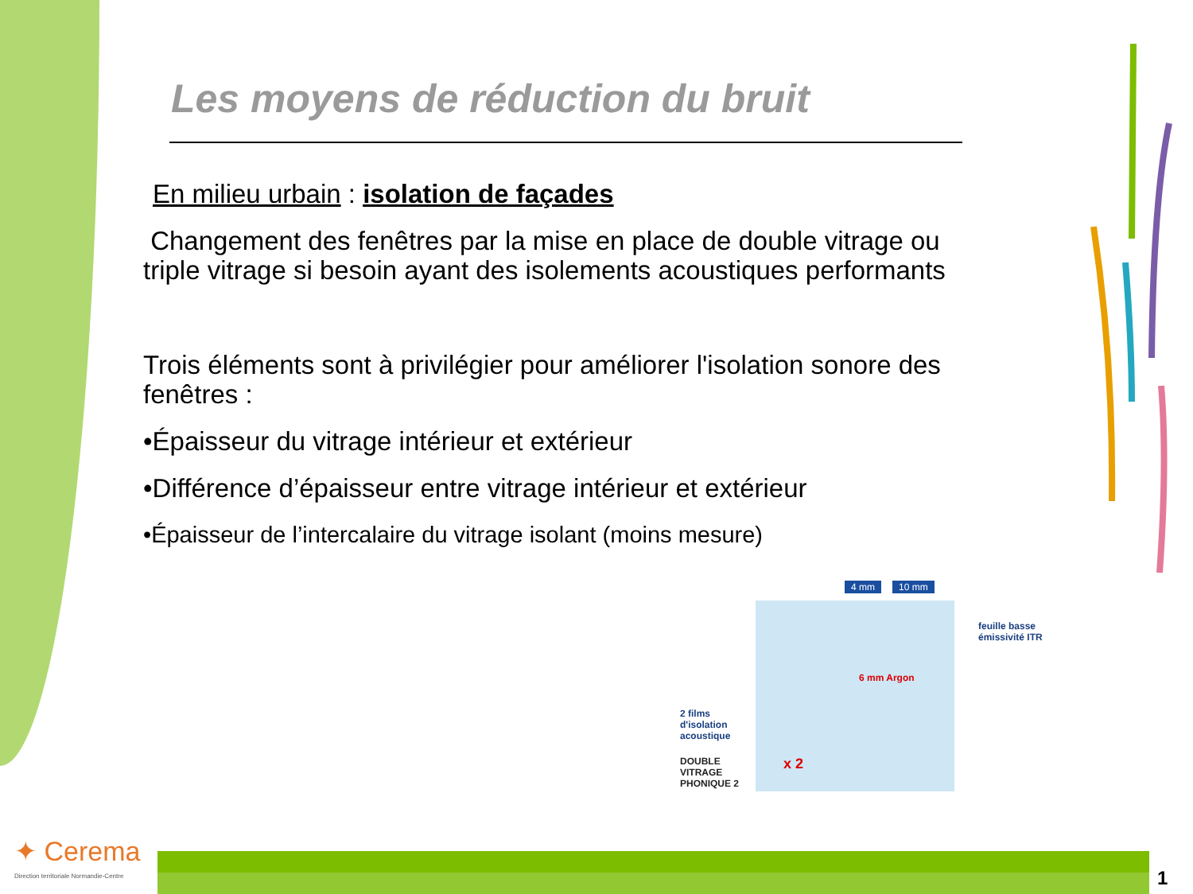Les moyens de réduction du bruit
En milieu urbain : isolation de façades
Changement des fenêtres par la mise en place de double vitrage ou triple vitrage si besoin ayant des isolements acoustiques performants
Trois éléments sont à privilégier pour améliorer l'isolation sonore des fenêtres :
•Épaisseur du vitrage intérieur et extérieur
•Différence d’épaisseur entre vitrage intérieur et extérieur
•Épaisseur de l’intercalaire du vitrage isolant (moins mesure)
4 mm 10 mm
feuille basse
émissivité ITR
6 mm Argon
2 films
d'isolation
acoustique
DOUBLE
VITRAGE
PHONIQUE 2
x 2
✦ Cerema
Direction territoriale Normandie-Centre
1